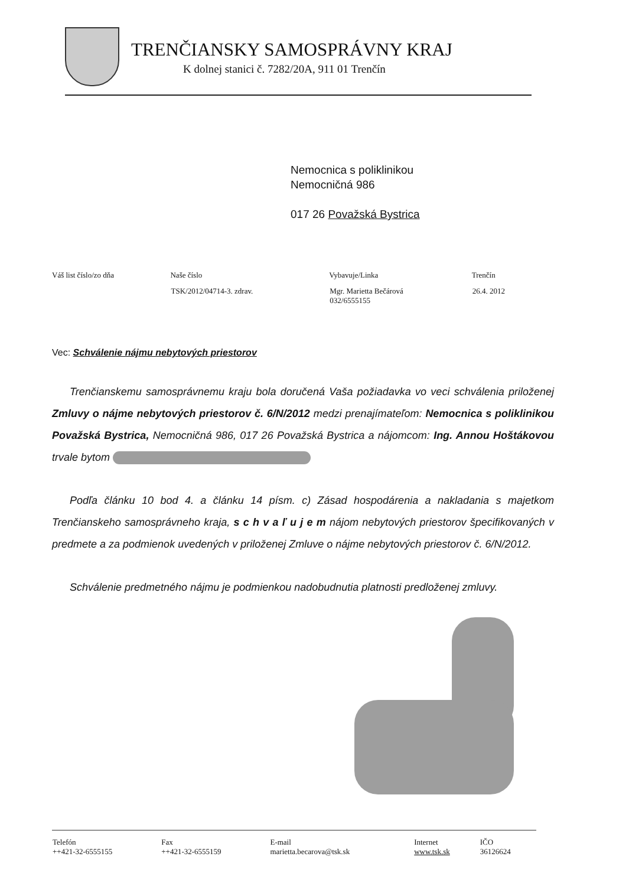TRENČIANSKY SAMOSPRÁVNY KRAJ
K dolnej stanici č. 7282/20A, 911 01 Trenčín
Nemocnica s poliklinikou
Nemocničná 986
017 26 Považská Bystrica
| Váš list číslo/zo dňa | Naše číslo | Vybavuje/Linka | Trenčín |
| --- | --- | --- | --- |
| | TSK/2012/04714-3. zdrav. | Mgr. Marietta Bečárová 032/6555155 | 26.4. 2012 |
Vec: Schválenie nájmu nebytových priestorov
Trenčianskemu samosprávnemu kraju bola doručená Vaša požiadavka vo veci schválenia priloženej Zmluvy o nájme nebytových priestorov č. 6/N/2012 medzi prenajímateľom: Nemocnica s poliklinikou Považská Bystrica, Nemocničná 986, 017 26 Považská Bystrica a nájomcom: Ing. Annou Hoštákovou trvale bytom
Podľa článku 10 bod 4. a článku 14 písm. c) Zásad hospodárenia a nakladania s majetkom Trenčianskeho samosprávneho kraja, s c h v a ľ u j e m nájom nebytových priestorov špecifikovaných v predmete a za podmienok uvedených v priloženej Zmluve o nájme nebytových priestorov č. 6/N/2012.
Schválenie predmetného nájmu je podmienkou nadobudnutia platnosti predloženej zmluvy.
| Telefón ++421-32-6555155 | Fax ++421-32-6555159 | E-mail marietta.becarova@tsk.sk | Internet www.tsk.sk | IČO 36126624 |